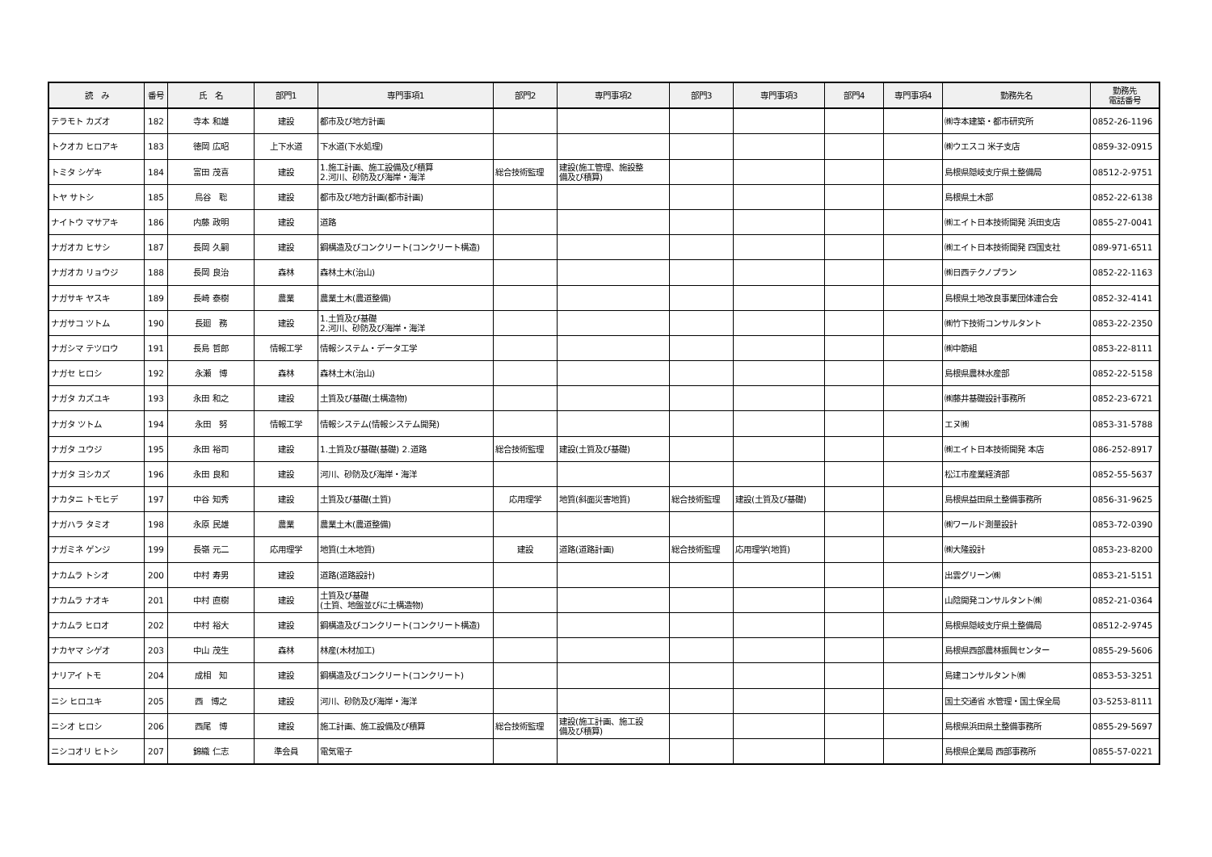| 読 み | 番号 | 氏 名 | 部門1 | 専門事項1 | 部門2 | 専門事項2 | 部門3 | 専門事項3 | 部門4 | 専門事項4 | 勤務先名 | 勤務先 電話番号 |
| --- | --- | --- | --- | --- | --- | --- | --- | --- | --- | --- | --- | --- |
| テラモト カズオ | 182 | 寺本 和雄 | 建設 | 都市及び地方計画 | | | | | | | ㈱寺本建築・都市研究所 | 0852-26-1196 |
| トクオカ ヒロアキ | 183 | 徳岡 広昭 | 上下水道 | 下水道(下水処理) | | | | | | | ㈱ウエスコ 米子支店 | 0859-32-0915 |
| トミタ シゲキ | 184 | 富田 茂喜 | 建設 | 1.施工計画、施工設備及び積算 2.河川、砂防及び海岸・海洋 | 総合技術監理 | 建設(施工管理、施設整 備及び積算) | | | | | 島根県隠岐支庁県土整備局 | 08512-2-9751 |
| トヤ サトシ | 185 | 鳥谷 聡 | 建設 | 都市及び地方計画(都市計画) | | | | | | | 島根県土木部 | 0852-22-6138 |
| ナイトウ マサアキ | 186 | 内藤 政明 | 建設 | 道路 | | | | | | | ㈱エイト日本技術開発 浜田支店 | 0855-27-0041 |
| ナガオカ ヒサシ | 187 | 長岡 久嗣 | 建設 | 鋼構造及びコンクリート(コンクリート構造) | | | | | | | ㈱エイト日本技術開発 四国支社 | 089-971-6511 |
| ナガオカ リョウジ | 188 | 長岡 良治 | 森林 | 森林土木(治山) | | | | | | | ㈱日西テクノプラン | 0852-22-1163 |
| ナガサキ ヤスキ | 189 | 長崎 泰樹 | 農業 | 農業土木(農道整備) | | | | | | | 島根県土地改良事業団体連合会 | 0852-32-4141 |
| ナガサコ ツトム | 190 | 長廻 務 | 建設 | 1.土質及び基礎 2.河川、砂防及び海岸・海洋 | | | | | | | ㈱竹下技術コンサルタント | 0853-22-2350 |
| ナガシマ テツロウ | 191 | 長島 哲郎 | 情報工学 | 情報システム・データ工学 | | | | | | | ㈱中筋組 | 0853-22-8111 |
| ナガセ ヒロシ | 192 | 永瀬 博 | 森林 | 森林土木(治山) | | | | | | | 島根県農林水産部 | 0852-22-5158 |
| ナガタ カズユキ | 193 | 永田 和之 | 建設 | 土質及び基礎(土構造物) | | | | | | | ㈱藤井基礎設計事務所 | 0852-23-6721 |
| ナガタ ツトム | 194 | 永田 努 | 情報工学 | 情報システム(情報システム開発) | | | | | | | エヌ㈱ | 0853-31-5788 |
| ナガタ ユウジ | 195 | 永田 裕司 | 建設 | 1.土質及び基礎(基礎) 2.道路 | 総合技術監理 | 建設(土質及び基礎) | | | | | ㈱エイト日本技術開発 本店 | 086-252-8917 |
| ナガタ ヨシカズ | 196 | 永田 良和 | 建設 | 河川、砂防及び海岸・海洋 | | | | | | | 松江市産業経済部 | 0852-55-5637 |
| ナカタニ トモヒデ | 197 | 中谷 知秀 | 建設 | 土質及び基礎(土質) | 応用理学 | 地質(斜面災害地質) | 総合技術監理 | 建設(土質及び基礎) | | | 島根県益田県土整備事務所 | 0856-31-9625 |
| ナガハラ タミオ | 198 | 永原 民雄 | 農業 | 農業土木(農道整備) | | | | | | | ㈱ワールド測量設計 | 0853-72-0390 |
| ナガミネ ゲンジ | 199 | 長嶺 元二 | 応用理学 | 地質(土木地質) | 建設 | 道路(道路計画) | 総合技術監理 | 応用理学(地質) | | | ㈱大隆設計 | 0853-23-8200 |
| ナカムラ トシオ | 200 | 中村 寿男 | 建設 | 道路(道路設計) | | | | | | | 出雲グリーン㈱ | 0853-21-5151 |
| ナカムラ ナオキ | 201 | 中村 直樹 | 建設 | 土質及び基礎 (土質、地盤並びに土構造物) | | | | | | | 山陰開発コンサルタント㈱ | 0852-21-0364 |
| ナカムラ ヒロオ | 202 | 中村 裕大 | 建設 | 鋼構造及びコンクリート(コンクリート構造) | | | | | | | 島根県隠岐支庁県土整備局 | 08512-2-9745 |
| ナカヤマ シゲオ | 203 | 中山 茂生 | 森林 | 林産(木材加工) | | | | | | | 島根県西部農林振興センター | 0855-29-5606 |
| ナリアイ トモ | 204 | 成相 知 | 建設 | 鋼構造及びコンクリート(コンクリート) | | | | | | | 島建コンサルタント㈱ | 0853-53-3251 |
| ニシ ヒロユキ | 205 | 西 博之 | 建設 | 河川、砂防及び海岸・海洋 | | | | | | | 国土交通省 水管理・国土保全局 | 03-5253-8111 |
| ニシオ ヒロシ | 206 | 西尾 博 | 建設 | 施工計画、施工設備及び積算 | 総合技術監理 | 建設(施工計画、施工設 備及び積算) | | | | | 島根県浜田県土整備事務所 | 0855-29-5697 |
| ニシコオリ ヒトシ | 207 | 錦織 仁志 | 準会員 | 電気電子 | | | | | | | 島根県企業局 西部事務所 | 0855-57-0221 |